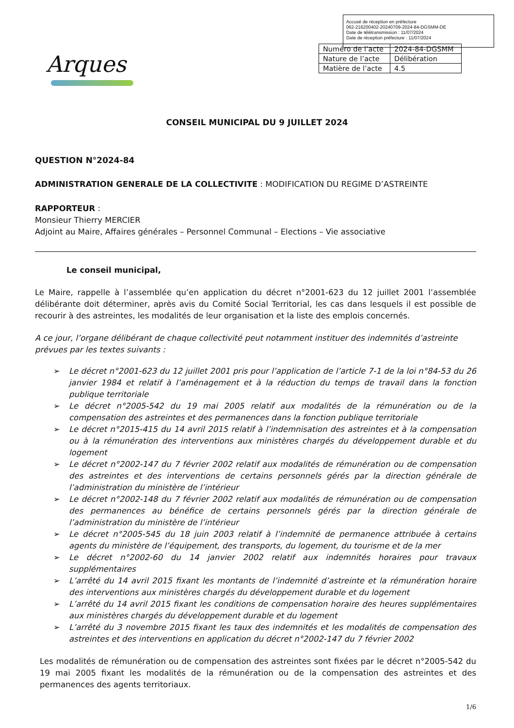Accusé de réception en préfecture
062-216200402-20240709-2024-84-DGSMM-DE
Date de télétransmission : 11/07/2024
Date de réception préfecture : 11/07/2024
Arques
| Numéro de l’acte | 2024-84-DGSMM |
| Nature de l’acte | Délibération |
| Matière de l’acte | 4.5 |
CONSEIL MUNICIPAL DU 9 JUILLET 2024
QUESTION N°2024-84
ADMINISTRATION GENERALE DE LA COLLECTIVITE : MODIFICATION DU REGIME D’ASTREINTE
RAPPORTEUR :
Monsieur Thierry MERCIER
Adjoint au Maire, Affaires générales – Personnel Communal – Elections – Vie associative
Le conseil municipal,
Le Maire, rappelle à l’assemblée qu’en application du décret n°2001-623 du 12 juillet 2001 l’assemblée délibérante doit déterminer, après avis du Comité Social Territorial, les cas dans lesquels il est possible de recourir à des astreintes, les modalités de leur organisation et la liste des emplois concernés.
A ce jour, l’organe délibérant de chaque collectivité peut notamment instituer des indemnités d’astreinte prévues par les textes suivants :
➢ Le décret n°2001-623 du 12 juillet 2001 pris pour l’application de l’article 7-1 de la loi n°84-53 du 26 janvier 1984 et relatif à l’aménagement et à la réduction du temps de travail dans la fonction publique territoriale
➢ Le décret n°2005-542 du 19 mai 2005 relatif aux modalités de la rémunération ou de la compensation des astreintes et des permanences dans la fonction publique territoriale
➢ Le décret n°2015-415 du 14 avril 2015 relatif à l’indemnisation des astreintes et à la compensation ou à la rémunération des interventions aux ministères chargés du développement durable et du logement
➢ Le décret n°2002-147 du 7 février 2002 relatif aux modalités de rémunération ou de compensation des astreintes et des interventions de certains personnels gérés par la direction générale de l’administration du ministère de l’intérieur
➢ Le décret n°2002-148 du 7 février 2002 relatif aux modalités de rémunération ou de compensation des permanences au bénéfice de certains personnels gérés par la direction générale de l’administration du ministère de l’intérieur
➢ Le décret n°2005-545 du 18 juin 2003 relatif à l’indemnité de permanence attribuée à certains agents du ministère de l’équipement, des transports, du logement, du tourisme et de la mer
➢ Le décret n°2002-60 du 14 janvier 2002 relatif aux indemnités horaires pour travaux supplémentaires
➢ L’arrêté du 14 avril 2015 fixant les montants de l’indemnité d’astreinte et la rémunération horaire des interventions aux ministères chargés du développement durable et du logement
➢ L’arrêté du 14 avril 2015 fixant les conditions de compensation horaire des heures supplémentaires aux ministères chargés du développement durable et du logement
➢ L’arrêté du 3 novembre 2015 fixant les taux des indemnités et les modalités de compensation des astreintes et des interventions en application du décret n°2002-147 du 7 février 2002
Les modalités de rémunération ou de compensation des astreintes sont fixées par le décret n°2005-542 du 19 mai 2005 fixant les modalités de la rémunération ou de la compensation des astreintes et des permanences des agents territoriaux.
1/6